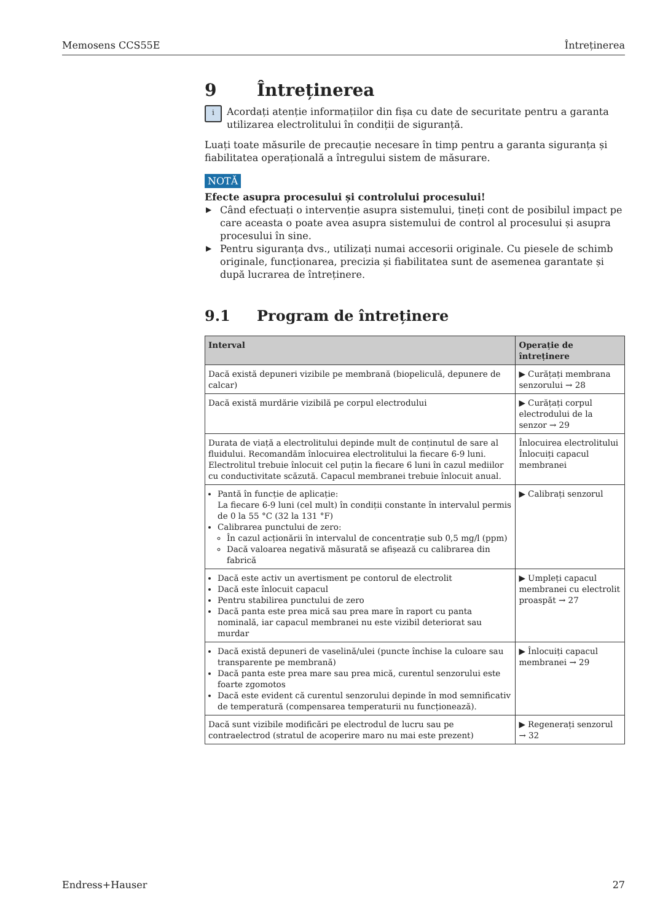Memosens CCS55E Întreținerea
9 Întreținerea
i
Acordați atenție informațiilor din fișa cu date de securitate pentru a garanta utilizarea electrolitului în condiții de siguranță.
Luați toate măsurile de precauție necesare în timp pentru a garanta siguranța și fiabilitatea operațională a întregului sistem de măsurare.
NOTĂ
Efecte asupra procesului și controlului procesului!
▶ Când efectuați o intervenție asupra sistemului, țineți cont de posibilul impact pe care aceasta o poate avea asupra sistemului de control al procesului și asupra procesului în sine.
▶ Pentru siguranța dvs., utilizați numai accesorii originale. Cu piesele de schimb originale, funcționarea, precizia și fiabilitatea sunt de asemenea garantate și după lucrarea de întreținere.
9.1 Program de întreținere
| Interval | Operație de întreținere |
| --- | --- |
| Dacă există depuneri vizibile pe membrană (biopeliculă, depunere de calcar) | ▶ Curățați membrana senzorului → 28 |
| Dacă există murdărie vizibilă pe corpul electrodului | ▶ Curățați corpul electrodului de la senzor → 29 |
| Durata de viață a electrolitului depinde mult de conținutul de sare al fluidului. Recomandăm înlocuirea electrolitului la fiecare 6-9 luni. Electrolitul trebuie înlocuit cel puțin la fiecare 6 luni în cazul mediilor cu conductivitate scăzută. Capacul membranei trebuie înlocuit anual. | Înlocuirea electrolitului Înlocuiți capacul membranei |
| Pantă în funcție de aplicație: La fiecare 6-9 luni (cel mult) în condiții constante în intervalul permis de 0 la 55 °C (32 la 131 °F) Calibrarea punctului de zero: În cazul acționării în intervalul de concentrație sub 0,5 mg/l (ppm) Dacă valoarea negativă măsurată se afișează cu calibrarea din fabrică | ▶ Calibrați senzorul |
| Dacă este activ un avertisment pe contorul de electrolit Dacă este înlocuit capacul Pentru stabilirea punctului de zero Dacă panta este prea mică sau prea mare în raport cu panta nominală, iar capacul membranei nu este vizibil deteriorat sau murdar | ▶ Umpleți capacul membranei cu electrolit proaspăt → 27 |
| Dacă există depuneri de vaselină/ulei (puncte închise la culoare sau transparente pe membrană) Dacă panta este prea mare sau prea mică, curentul senzorului este foarte zgomotos Dacă este evident că curentul senzorului depinde în mod semnificativ de temperatură (compensarea temperaturii nu funcționează). | ▶ Înlocuiți capacul membranei → 29 |
| Dacă sunt vizibile modificări pe electrodul de lucru sau pe contraelectrod (stratul de acoperire maro nu mai este prezent) | ▶ Regenerați senzorul → 32 |
Endress+Hauser 27